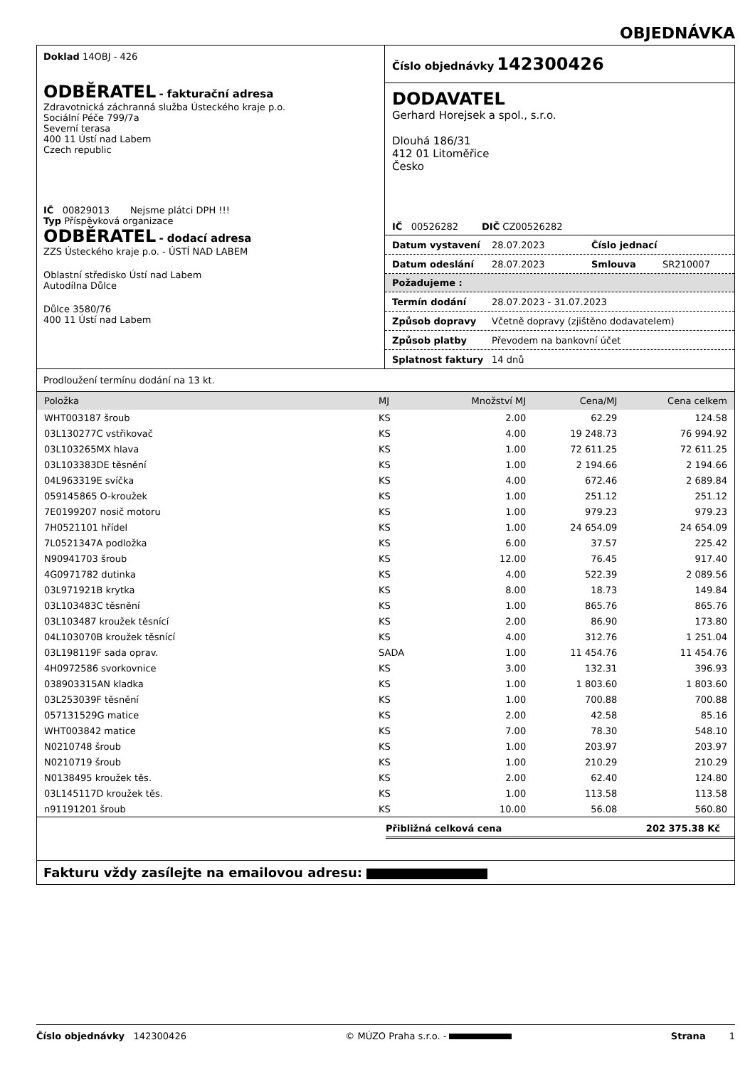OBJEDNÁVKA
Doklad 14OBJ - 426
ODBĚRATEL - fakturační adresa
Zdravotnická záchranná služba Ústeckého kraje p.o.
Sociální Péče 799/7a
Severní terasa
400 11 Ústí nad Labem
Czech republic
IČ 00829013 Nejsme plátci DPH !!!
Typ Příspěvková organizace
ODBĚRATEL - dodací adresa
ZZS Ústeckého kraje p.o. - ÚSTÍ NAD LABEM
Oblastní středisko Ústí nad Labem
Autodílna Důlce
Důlce 3580/76
400 11 Ústí nad Labem
Číslo objednávky 142300426
DODAVATEL
Gerhard Horejsek a spol., s.r.o.
Dlouhá 186/31
412 01 Litoměřice
Česko
IČ 00526282 DIČ CZ00526282
Datum vystavení 28.07.2023 Číslo jednací
Datum odeslání 28.07.2023 Smlouva SR210007
Požadujeme :
Termín dodání 28.07.2023 - 31.07.2023
Způsob dopravy Včetně dopravy (zjištěno dodavatelem)
Způsob platby Převodem na bankovní účet
Splatnost faktury 14 dnů
Prodloužení termínu dodání na 13 kt.
| Položka | MJ | Množství MJ | Cena/MJ | Cena celkem |
| --- | --- | --- | --- | --- |
| WHT003187 šroub | KS | 2.00 | 62.29 | 124.58 |
| 03L130277C vstřikovač | KS | 4.00 | 19 248.73 | 76 994.92 |
| 03L103265MX hlava | KS | 1.00 | 72 611.25 | 72 611.25 |
| 03L103383DE těsnění | KS | 1.00 | 2 194.66 | 2 194.66 |
| 04L963319E svíčka | KS | 4.00 | 672.46 | 2 689.84 |
| 059145865 O-kroužek | KS | 1.00 | 251.12 | 251.12 |
| 7E0199207 nosič motoru | KS | 1.00 | 979.23 | 979.23 |
| 7H0521101 hřídel | KS | 1.00 | 24 654.09 | 24 654.09 |
| 7L0521347A podložka | KS | 6.00 | 37.57 | 225.42 |
| N90941703 šroub | KS | 12.00 | 76.45 | 917.40 |
| 4G0971782 dutinka | KS | 4.00 | 522.39 | 2 089.56 |
| 03L971921B krytka | KS | 8.00 | 18.73 | 149.84 |
| 03L103483C těsnění | KS | 1.00 | 865.76 | 865.76 |
| 03L103487 kroužek těsnící | KS | 2.00 | 86.90 | 173.80 |
| 04L103070B kroužek těsnící | KS | 4.00 | 312.76 | 1 251.04 |
| 03L198119F sada oprav. | SADA | 1.00 | 11 454.76 | 11 454.76 |
| 4H0972586 svorkovnice | KS | 3.00 | 132.31 | 396.93 |
| 038903315AN kladka | KS | 1.00 | 1 803.60 | 1 803.60 |
| 03L253039F těsnění | KS | 1.00 | 700.88 | 700.88 |
| 057131529G matice | KS | 2.00 | 42.58 | 85.16 |
| WHT003842 matice | KS | 7.00 | 78.30 | 548.10 |
| N0210748 šroub | KS | 1.00 | 203.97 | 203.97 |
| N0210719 šroub | KS | 1.00 | 210.29 | 210.29 |
| N0138495 kroužek těs. | KS | 2.00 | 62.40 | 124.80 |
| 03L145117D kroužek těs. | KS | 1.00 | 113.58 | 113.58 |
| n91191201 šroub | KS | 10.00 | 56.08 | 560.80 |
Přibližná celková cena 202 375.38 Kč
Fakturu vždy zasílejte na emailovou adresu:
Číslo objednávky 142300426 © MÚZO Praha s.r.o. - Strana 1